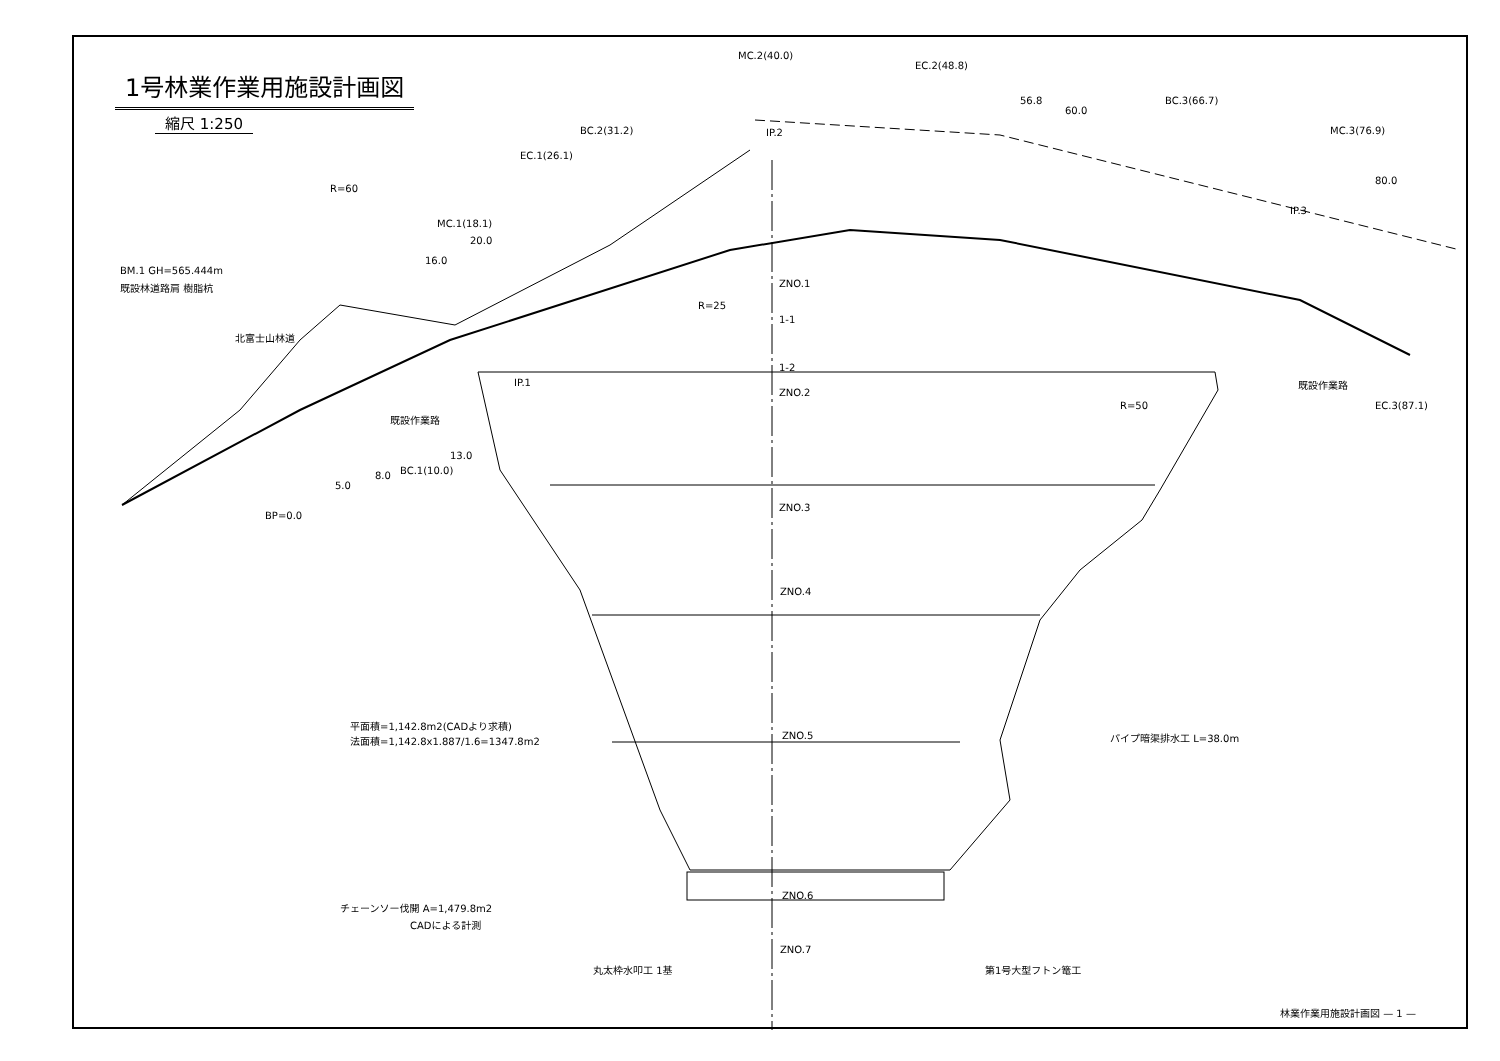1号林業作業用施設計画図
縮尺 1:250
MC.2(40.0)
EC.2(48.8)
56.8
60.0
BC.3(66.7)
MC.3(76.9)
80.0
IP.2
BC.2(31.2)
EC.1(26.1)
R=60
IP.3
MC.1(18.1)
20.0
16.0
BM.1 GH=565.444m
既設林道路肩 樹脂杭 ZNO.1
R=25
1-1
北富士山林道
1-2
IP.1 既設作業路
ZNO.2
既設作業路
R=50 EC.3(87.1)
13.0
BC.1(10.0)
8.0
5.0
BP=0.0
ZNO.3
ZNO.4
平面積=1,142.8m2(CADより求積)
法面積=1,142.8x1.887/1.6=1347.8m2 パイプ暗渠排水工 L=38.0m
ZNO.5
ZNO.6
チェーンソー伐開 A=1,479.8m2
CADによる計測
ZNO.7
丸太枠水叩工 1基 第1号大型フトン篭工
林業作業用施設計画図 — 1 —